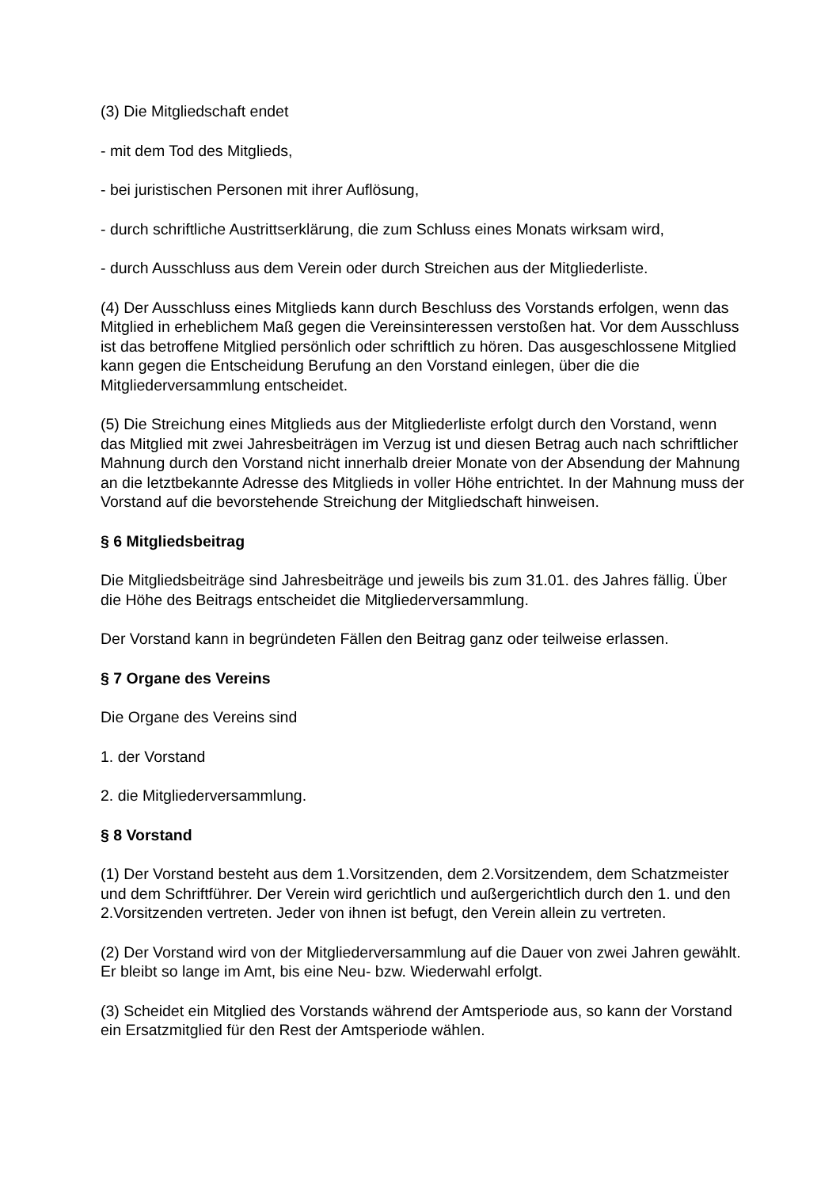(3) Die Mitgliedschaft endet
- mit dem Tod des Mitglieds,
- bei juristischen Personen mit ihrer Auflösung,
- durch schriftliche Austrittserklärung, die zum Schluss eines Monats wirksam wird,
- durch Ausschluss aus dem Verein oder durch Streichen aus der Mitgliederliste.
(4) Der Ausschluss eines Mitglieds kann durch Beschluss des Vorstands erfolgen, wenn das Mitglied in erheblichem Maß gegen die Vereinsinteressen verstoßen hat. Vor dem Ausschluss ist das betroffene Mitglied persönlich oder schriftlich zu hören. Das ausgeschlossene Mitglied kann gegen die Entscheidung Berufung an den Vorstand einlegen, über die die Mitgliederversammlung entscheidet.
(5) Die Streichung eines Mitglieds aus der Mitgliederliste erfolgt durch den Vorstand, wenn das Mitglied mit zwei Jahresbeiträgen im Verzug ist und diesen Betrag auch nach schriftlicher Mahnung durch den Vorstand nicht innerhalb dreier Monate von der Absendung der Mahnung an die letztbekannte Adresse des Mitglieds in voller Höhe entrichtet. In der Mahnung muss der Vorstand auf die bevorstehende Streichung der Mitgliedschaft hinweisen.
§ 6 Mitgliedsbeitrag
Die Mitgliedsbeiträge sind Jahresbeiträge und jeweils bis zum 31.01. des Jahres fällig. Über die Höhe des Beitrags entscheidet die Mitgliederversammlung.
Der Vorstand kann in begründeten Fällen den Beitrag ganz oder teilweise erlassen.
§ 7 Organe des Vereins
Die Organe des Vereins sind
1. der Vorstand
2. die Mitgliederversammlung.
§ 8 Vorstand
(1) Der Vorstand besteht aus dem 1.Vorsitzenden, dem 2.Vorsitzendem, dem Schatzmeister und dem Schriftführer. Der Verein wird gerichtlich und außergerichtlich durch den 1. und den 2.Vorsitzenden vertreten. Jeder von ihnen ist befugt, den Verein allein zu vertreten.
(2) Der Vorstand wird von der Mitgliederversammlung auf die Dauer von zwei Jahren gewählt. Er bleibt so lange im Amt, bis eine Neu- bzw. Wiederwahl erfolgt.
(3) Scheidet ein Mitglied des Vorstands während der Amtsperiode aus, so kann der Vorstand ein Ersatzmitglied für den Rest der Amtsperiode wählen.